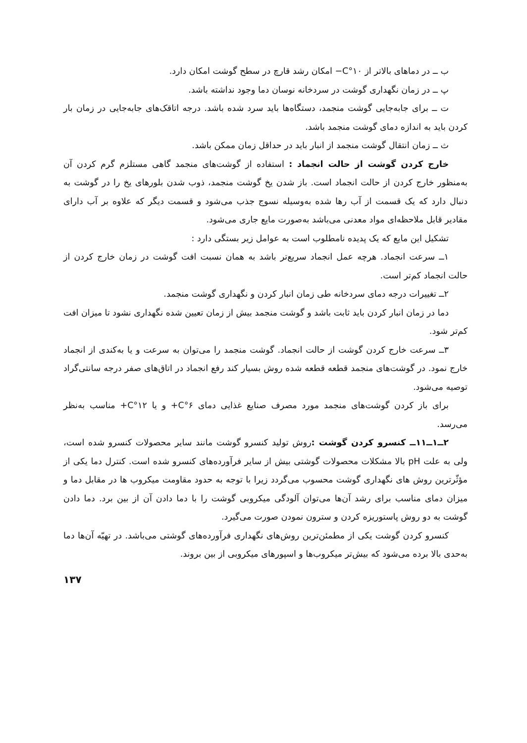ب ــ در دماهای بالاتر از C°۱۰− امکان رشد قارچ در سطح گوشت امکان دارد.
پ ــ در زمان نگهداری گوشت در سردخانه نوسان دما وجود نداشته باشد.
ت ــ برای جابه‌جایی گوشت منجمد، دستگاه‌ها باید سرد شده باشد. درجه اتاقک‌های جابه‌جایی در زمان بار کردن باید به اندازه دمای گوشت منجمد باشد.
ث ــ زمان انتقال گوشت منجمد از انبار باید در حداقل زمان ممکن باشد.
خارج کردن گوشت از حالت انجماد : استفاده از گوشت‌های منجمد گاهی مستلزم گرم کردن آن به‌منظور خارج کردن از حالت انجماد است. باز شدن یخ گوشت منجمد، ذوب شدن بلورهای یخ را در گوشت به دنبال دارد که یک قسمت از آب رها شده به‌وسیله نسوج جذب می‌شود و قسمت دیگر که علاوه بر آب دارای مقادیر قابل ملاحظه‌ای مواد معدنی می‌باشد به‌صورت مایع جاری می‌شود.
تشکیل این مایع که یک پدیده نامطلوب است به عوامل زیر بستگی دارد :
۱ــ سرعت انجماد. هرچه عمل انجماد سریع‌تر باشد به همان نسبت افت گوشت در زمان خارج کردن از حالت انجماد کم‌تر است.
۲ــ تغییرات درجه دمای سردخانه طی زمان انبار کردن و نگهداری گوشت منجمد.
دما در زمان انبار کردن باید ثابت باشد و گوشت منجمد بیش از زمان تعیین شده نگهداری نشود تا میزان افت کم‌تر شود.
۳ــ سرعت خارج کردن گوشت از حالت انجماد. گوشت منجمد را می‌توان به سرعت و یا به‌کندی از انجماد خارج نمود. در گوشت‌های منجمد قطعه قطعه شده روش بسیار کند رفع انجماد در اتاق‌های صفر درجه سانتی‌گراد توصیه می‌شود.
برای باز کردن گوشت‌های منجمد مورد مصرف صنایع غذایی دمای C°۶+ و یا C°۱۲+ مناسب به‌نظر می‌رسد.
۲ــ۱ــ۱۱ــ کنسرو کردن گوشت : روش تولید کنسرو گوشت مانند سایر محصولات کنسرو شده است، ولی به علت pH بالا مشکلات محصولات گوشتی بیش از سایر فرآورده‌های کنسرو شده است. کنترل دما یکی از مؤثّرترین روش های نگهداری گوشت محسوب می‌گردد زیرا با توجه به حدود مقاومت میکروب ها در مقابل دما و میزان دمای مناسب برای رشد آن‌ها می‌توان آلودگی میکروبی گوشت را با دما دادن آن از بین برد. دما دادن گوشت به دو روش پاستوریزه کردن و سترون نمودن صورت می‌گیرد.
کنسرو کردن گوشت یکی از مطمئن‌ترین روش‌های نگهداری فرآورده‌های گوشتی می‌باشد. در تهیّه آن‌ها دما به‌حدی بالا برده می‌شود که بیش‌تر میکروب‌ها و اسپورهای میکروبی از بین بروند.
۱۳۷